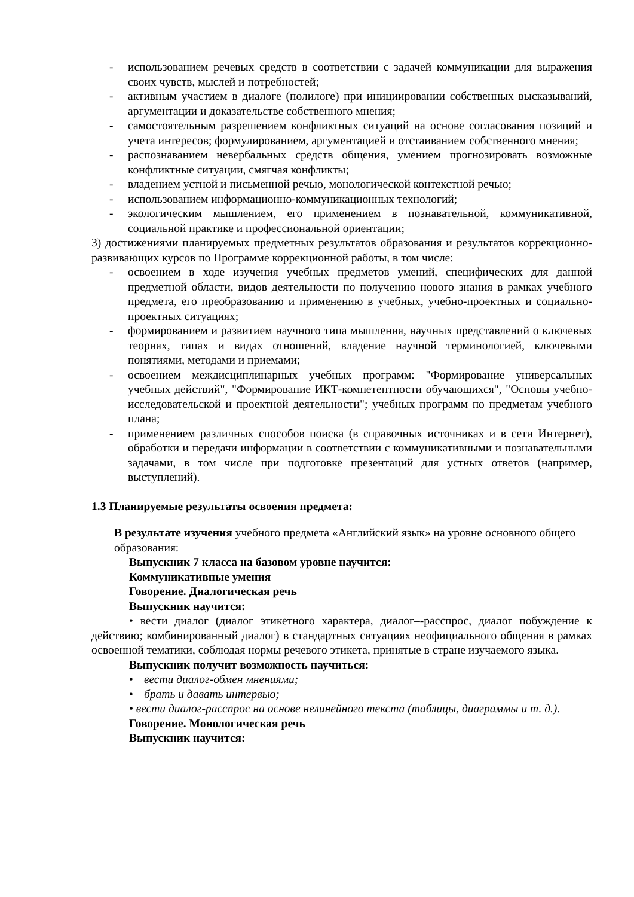- использованием речевых средств в соответствии с задачей коммуникации для выражения своих чувств, мыслей и потребностей;
- активным участием в диалоге (полилоге) при инициировании собственных высказываний, аргументации и доказательстве собственного мнения;
- самостоятельным разрешением конфликтных ситуаций на основе согласования позиций и учета интересов; формулированием, аргументацией и отстаиванием собственного мнения;
- распознаванием невербальных средств общения, умением прогнозировать возможные конфликтные ситуации, смягчая конфликты;
- владением устной и письменной речью, монологической контекстной речью;
- использованием информационно-коммуникационных технологий;
- экологическим мышлением, его применением в познавательной, коммуникативной, социальной практике и профессиональной ориентации;
3) достижениями планируемых предметных результатов образования и результатов коррекционно-развивающих курсов по Программе коррекционной работы, в том числе:
- освоением в ходе изучения учебных предметов умений, специфических для данной предметной области, видов деятельности по получению нового знания в рамках учебного предмета, его преобразованию и применению в учебных, учебно-проектных и социально-проектных ситуациях;
- формированием и развитием научного типа мышления, научных представлений о ключевых теориях, типах и видах отношений, владение научной терминологией, ключевыми понятиями, методами и приемами;
- освоением междисциплинарных учебных программ: "Формирование универсальных учебных действий", "Формирование ИКТ-компетентности обучающихся", "Основы учебно-исследовательской и проектной деятельности"; учебных программ по предметам учебного плана;
- применением различных способов поиска (в справочных источниках и в сети Интернет), обработки и передачи информации в соответствии с коммуникативными и познавательными задачами, в том числе при подготовке презентаций для устных ответов (например, выступлений).
1.3 Планируемые результаты освоения предмета:
В результате изучения учебного предмета «Английский язык» на уровне основного общего образования:
Выпускник 7 класса на базовом уровне научится:
Коммуникативные умения
Говорение. Диалогическая речь
Выпускник научится:
• вести диалог (диалог этикетного характера, диалог–-расспрос, диалог побуждение к действию; комбинированный диалог) в стандартных ситуациях неофициального общения в рамках освоенной тематики, соблюдая нормы речевого этикета, принятые в стране изучаемого языка.
Выпускник получит возможность научиться:
• вести диалог-обмен мнениями;
• брать и давать интервью;
• вести диалог-расспрос на основе нелинейного текста (таблицы, диаграммы и т. д.).
Говорение. Монологическая речь
Выпускник научится: